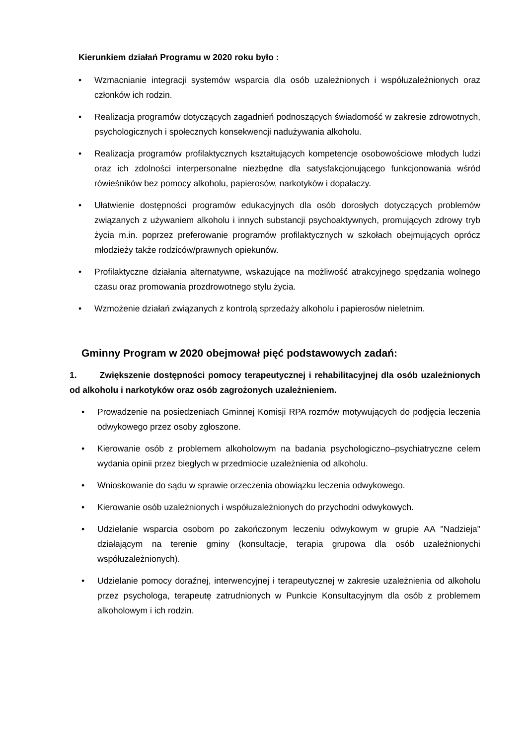Kierunkiem działań Programu w 2020 roku było :
• Wzmacnianie integracji systemów wsparcia dla osób uzależnionych i współuzależnionych oraz członków ich rodzin.
• Realizacja programów dotyczących zagadnień podnoszących świadomość w zakresie zdrowotnych, psychologicznych i społecznych konsekwencji nadużywania alkoholu.
• Realizacja programów profilaktycznych kształtujących kompetencje osobowościowe młodych ludzi oraz ich zdolności interpersonalne niezbędne dla satysfakcjonującego funkcjonowania wśród rówieśników bez pomocy alkoholu, papierosów, narkotyków i dopalaczy.
• Ułatwienie dostępności programów edukacyjnych dla osób dorosłych dotyczących problemów związanych z używaniem alkoholu i innych substancji psychoaktywnych, promujących zdrowy tryb życia m.in. poprzez preferowanie programów profilaktycznych w szkołach obejmujących oprócz młodzieży także rodziców/prawnych opiekunów.
• Profilaktyczne działania alternatywne, wskazujące na możliwość atrakcyjnego spędzania wolnego czasu oraz promowania prozdrowotnego stylu życia.
• Wzmożenie działań związanych z kontrolą sprzedaży alkoholu i papierosów nieletnim.
Gminny Program w 2020 obejmował pięć podstawowych zadań:
1. Zwiększenie dostępności pomocy terapeutycznej i rehabilitacyjnej dla osób uzależnionych od alkoholu i narkotyków oraz osób zagrożonych uzależnieniem.
• Prowadzenie na posiedzeniach Gminnej Komisji RPA rozmów motywujących do podjęcia leczenia odwykowego przez osoby zgłoszone.
• Kierowanie osób z problemem alkoholowym na badania psychologiczno–psychiatryczne celem wydania opinii przez biegłych w przedmiocie uzależnienia od alkoholu.
• Wnioskowanie do sądu w sprawie orzeczenia obowiązku leczenia odwykowego.
• Kierowanie osób uzależnionych i współuzależnionych do przychodni odwykowych.
• Udzielanie wsparcia osobom po zakończonym leczeniu odwykowym w grupie AA "Nadzieja" działającym na terenie gminy (konsultacje, terapia grupowa dla osób uzależnionychi współuzależnionych).
• Udzielanie pomocy doraźnej, interwencyjnej i terapeutycznej w zakresie uzależnienia od alkoholu przez psychologa, terapeutę zatrudnionych w Punkcie Konsultacyjnym dla osób z problemem alkoholowym i ich rodzin.